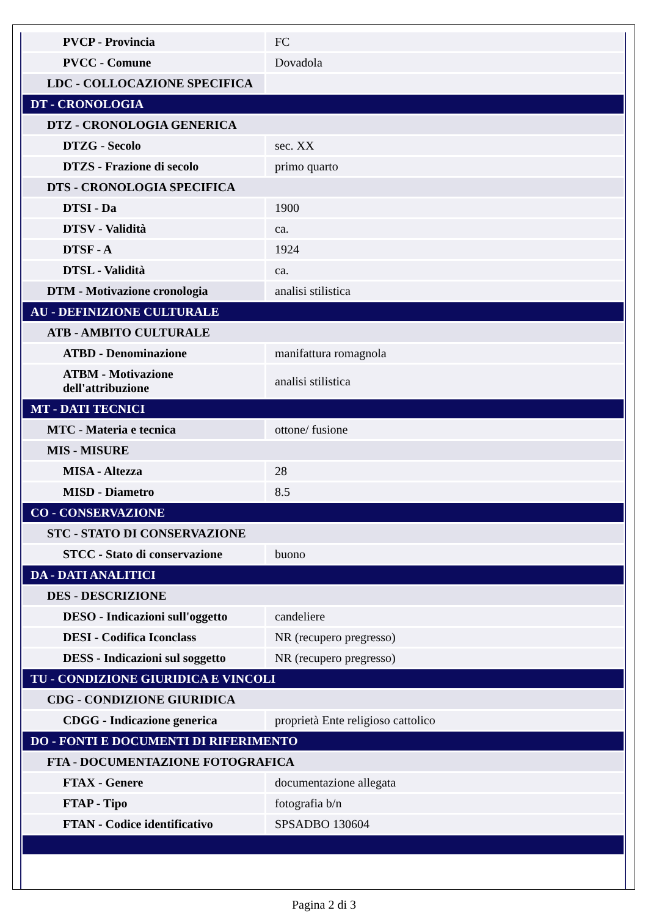| PVCP - Provincia | FC |
| PVCC - Comune | Dovadola |
| LDC - COLLOCAZIONE SPECIFICA | |
| DT - CRONOLOGIA | |
| DTZ - CRONOLOGIA GENERICA | |
| DTZG - Secolo | sec. XX |
| DTZS - Frazione di secolo | primo quarto |
| DTS - CRONOLOGIA SPECIFICA | |
| DTSI - Da | 1900 |
| DTSV - Validità | ca. |
| DTSF - A | 1924 |
| DTSL - Validità | ca. |
| DTM - Motivazione cronologia | analisi stilistica |
| AU - DEFINIZIONE CULTURALE | |
| ATB - AMBITO CULTURALE | |
| ATBD - Denominazione | manifattura romagnola |
| ATBM - Motivazione dell'attribuzione | analisi stilistica |
| MT - DATI TECNICI | |
| MTC - Materia e tecnica | ottone/ fusione |
| MIS - MISURE | |
| MISA - Altezza | 28 |
| MISD - Diametro | 8.5 |
| CO - CONSERVAZIONE | |
| STC - STATO DI CONSERVAZIONE | |
| STCC - Stato di conservazione | buono |
| DA - DATI ANALITICI | |
| DES - DESCRIZIONE | |
| DESO - Indicazioni sull'oggetto | candeliere |
| DESI - Codifica Iconclass | NR (recupero pregresso) |
| DESS - Indicazioni sul soggetto | NR (recupero pregresso) |
| TU - CONDIZIONE GIURIDICA E VINCOLI | |
| CDG - CONDIZIONE GIURIDICA | |
| CDGG - Indicazione generica | proprietà Ente religioso cattolico |
| DO - FONTI E DOCUMENTI DI RIFERIMENTO | |
| FTA - DOCUMENTAZIONE FOTOGRAFICA | |
| FTAX - Genere | documentazione allegata |
| FTAP - Tipo | fotografia b/n |
| FTAN - Codice identificativo | SPSADBO 130604 |
Pagina 2 di 3